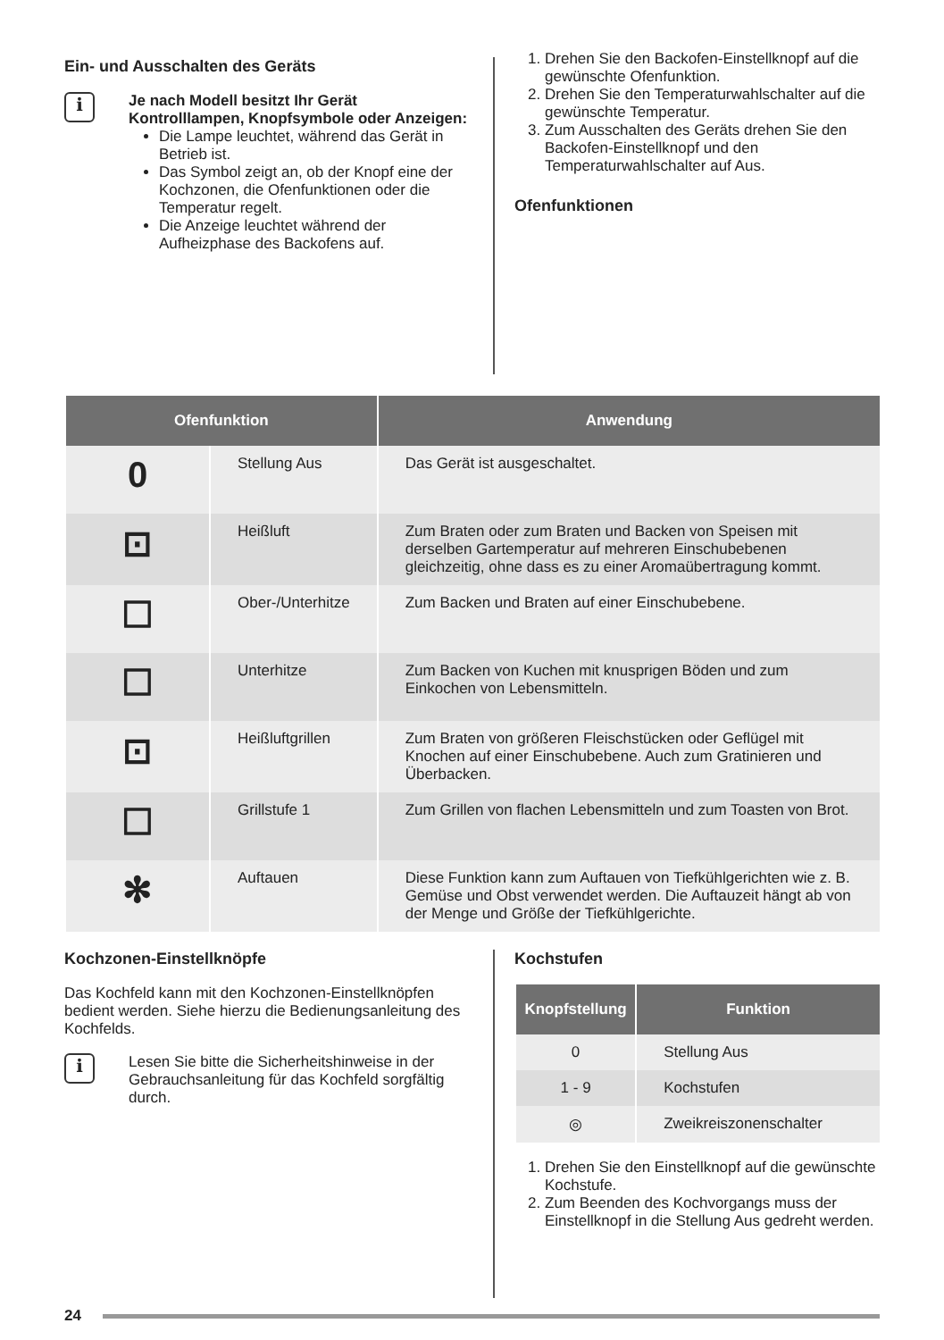Ein- und Ausschalten des Geräts
i
Je nach Modell besitzt Ihr Gerät Kontrolllampen, Knopfsymbole oder Anzeigen:
Die Lampe leuchtet, während das Gerät in Betrieb ist.
Das Symbol zeigt an, ob der Knopf eine der Kochzonen, die Ofenfunktionen oder die Temperatur regelt.
Die Anzeige leuchtet während der Aufheizphase des Backofens auf.
1. Drehen Sie den Backofen-Einstellknopf auf die gewünschte Ofenfunktion.
2. Drehen Sie den Temperaturwahlschalter auf die gewünschte Temperatur.
3. Zum Ausschalten des Geräts drehen Sie den Backofen-Einstellknopf und den Temperaturwahlschalter auf Aus.
Ofenfunktionen
| Ofenfunktion | | Anwendung |
| --- | --- | --- |
| 0 | Stellung Aus | Das Gerät ist ausgeschaltet. |
| ⊡ | Heißluft | Zum Braten oder zum Braten und Backen von Speisen mit derselben Gartemperatur auf mehreren Einschubebenen gleichzeitig, ohne dass es zu einer Aromaübertragung kommt. |
| ☐ | Ober-/Unterhitze | Zum Backen und Braten auf einer Einschubebene. |
| ☐ | Unterhitze | Zum Backen von Kuchen mit knusprigen Böden und zum Einkochen von Lebensmitteln. |
| ⊡ | Heißluftgrillen | Zum Braten von größeren Fleischstücken oder Geflügel mit Knochen auf einer Einschubebene. Auch zum Gratinieren und Überbacken. |
| ☐ | Grillstufe 1 | Zum Grillen von flachen Lebensmitteln und zum Toasten von Brot. |
| ✻ | Auftauen | Diese Funktion kann zum Auftauen von Tiefkühlgerichten wie z. B. Gemüse und Obst verwendet werden. Die Auftauzeit hängt ab von der Menge und Größe der Tiefkühlgerichte. |
Kochzonen-Einstellknöpfe
Das Kochfeld kann mit den Kochzonen-Einstellknöpfen bedient werden. Siehe hierzu die Bedienungsanleitung des Kochfelds.
i
Lesen Sie bitte die Sicherheitshinweise in der Gebrauchsanleitung für das Kochfeld sorgfältig durch.
Kochstufen
| Knopfstellung | Funktion |
| --- | --- |
| 0 | Stellung Aus |
| 1 - 9 | Kochstufen |
| ◎ | Zweikreiszonenschalter |
1. Drehen Sie den Einstellknopf auf die gewünschte Kochstufe.
2. Zum Beenden des Kochvorgangs muss der Einstellknopf in die Stellung Aus gedreht werden.
24